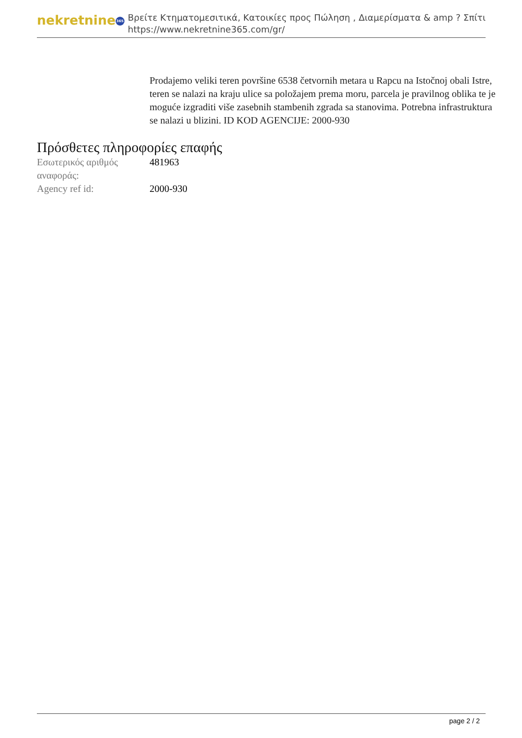nekretnine 365
Βρείτε Κτηματομεσιτικά, Κατοικίες προς Πώληση , Διαμερίσματα & amp ? Σπίτι
https://www.nekretnine365.com/gr/
Prodajemo veliki teren površine 6538 četvornih metara u Rapcu na Istočnoj obali Istre, teren se nalazi na kraju ulice sa položajem prema moru, parcela je pravilnog oblika te je moguće izgraditi više zasebnih stambenih zgrada sa stanovima. Potrebna infrastruktura se nalazi u blizini. ID KOD AGENCIJE: 2000-930
Πρόσθετες πληροφορίες επαφής
| Εσωτερικός αριθμός αναφοράς: | 481963 |
| Agency ref id: | 2000-930 |
page 2 / 2